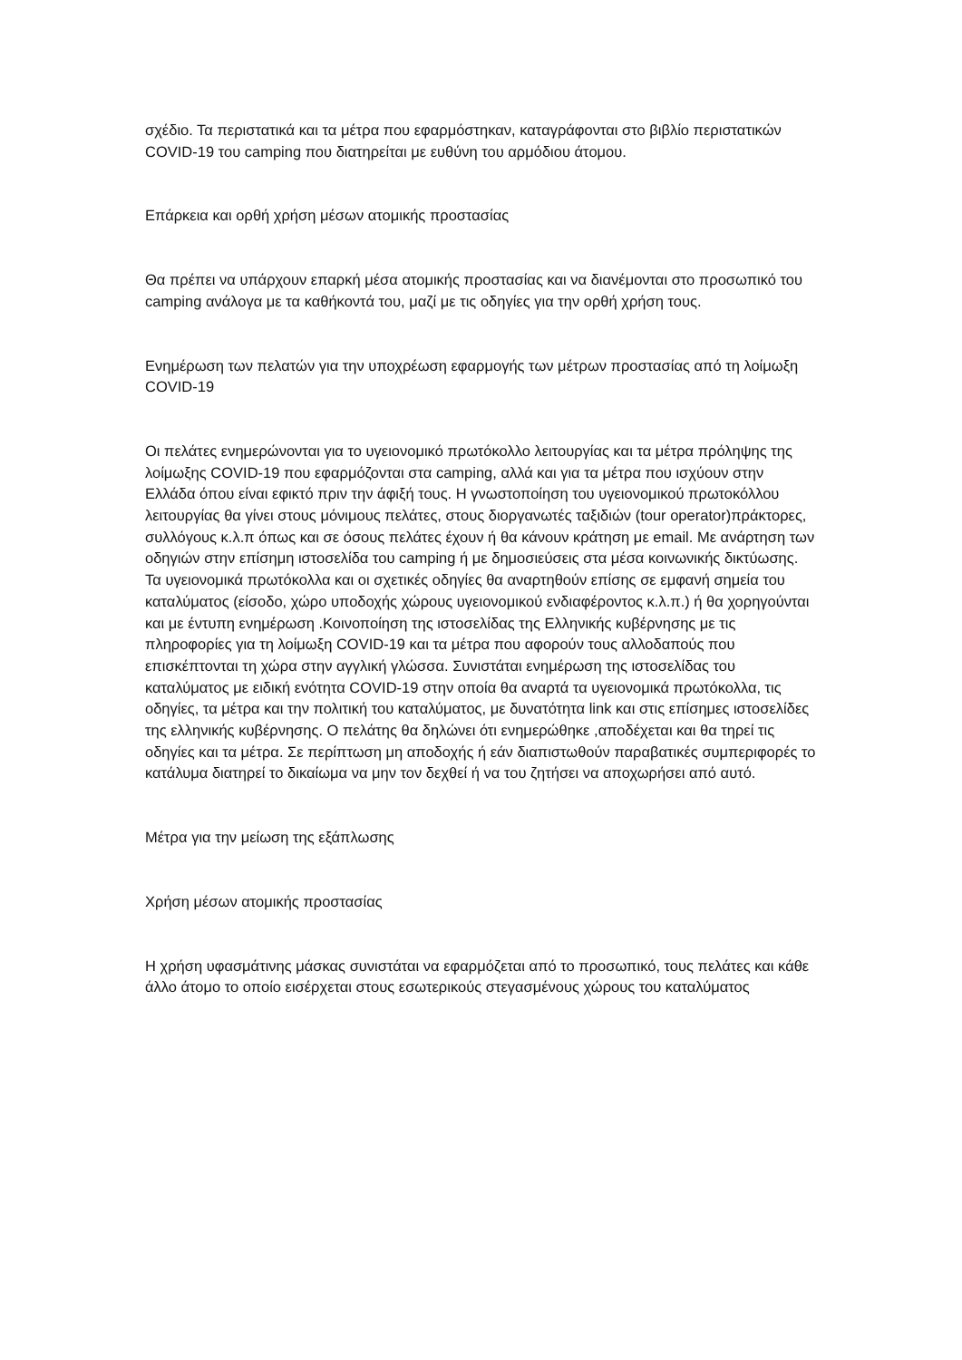σχέδιο. Τα περιστατικά και τα μέτρα που εφαρμόστηκαν, καταγράφονται στο βιβλίο περιστατικών COVID-19 του camping που διατηρείται με ευθύνη του αρμόδιου άτομου.
Επάρκεια και ορθή χρήση μέσων ατομικής προστασίας
Θα πρέπει να υπάρχουν επαρκή μέσα ατομικής προστασίας και να διανέμονται στο προσωπικό του camping ανάλογα με τα καθήκοντά του, μαζί με τις οδηγίες για την ορθή χρήση τους.
Ενημέρωση των πελατών για την υποχρέωση εφαρμογής των μέτρων προστασίας από τη λοίμωξη COVID-19
Οι πελάτες ενημερώνονται για το υγειονομικό πρωτόκολλο λειτουργίας και τα μέτρα πρόληψης της λοίμωξης COVID-19 που εφαρμόζονται στα camping, αλλά και για τα μέτρα που ισχύουν στην Ελλάδα όπου είναι εφικτό πριν την άφιξή τους. Η γνωστοποίηση του υγειονομικού πρωτοκόλλου λειτουργίας θα γίνει στους μόνιμους πελάτες, στους διοργανωτές ταξιδιών (tour operator)πράκτορες, συλλόγους κ.λ.π όπως και σε όσους πελάτες έχουν ή θα κάνουν κράτηση με email. Με ανάρτηση των οδηγιών στην επίσημη ιστοσελίδα του camping ή με δημοσιεύσεις στα μέσα κοινωνικής δικτύωσης. Τα υγειονομικά πρωτόκολλα και οι σχετικές οδηγίες θα αναρτηθούν επίσης σε εμφανή σημεία του καταλύματος (είσοδο, χώρο υποδοχής χώρους υγειονομικού ενδιαφέροντος κ.λ.π.) ή θα χορηγούνται και με έντυπη ενημέρωση .Κοινοποίηση της ιστοσελίδας της Ελληνικής κυβέρνησης με τις πληροφορίες για τη λοίμωξη COVID-19 και τα μέτρα που αφορούν τους αλλοδαπούς που επισκέπτονται τη χώρα στην αγγλική γλώσσα. Συνιστάται ενημέρωση της ιστοσελίδας του καταλύματος με ειδική ενότητα COVID-19 στην οποία θα αναρτά τα υγειονομικά πρωτόκολλα, τις οδηγίες, τα μέτρα και την πολιτική του καταλύματος, με δυνατότητα link και στις επίσημες ιστοσελίδες της ελληνικής κυβέρνησης. Ο πελάτης θα δηλώνει ότι ενημερώθηκε ,αποδέχεται και θα τηρεί τις οδηγίες και τα μέτρα. Σε περίπτωση μη αποδοχής ή εάν διαπιστωθούν παραβατικές συμπεριφορές το κατάλυμα διατηρεί το δικαίωμα να μην τον δεχθεί ή να του ζητήσει να αποχωρήσει από αυτό.
Μέτρα για την μείωση της εξάπλωσης
Χρήση μέσων ατομικής προστασίας
Η χρήση υφασμάτινης μάσκας συνιστάται να εφαρμόζεται από το προσωπικό, τους πελάτες και κάθε άλλο άτομο το οποίο εισέρχεται στους εσωτερικούς στεγασμένους χώρους του καταλύματος